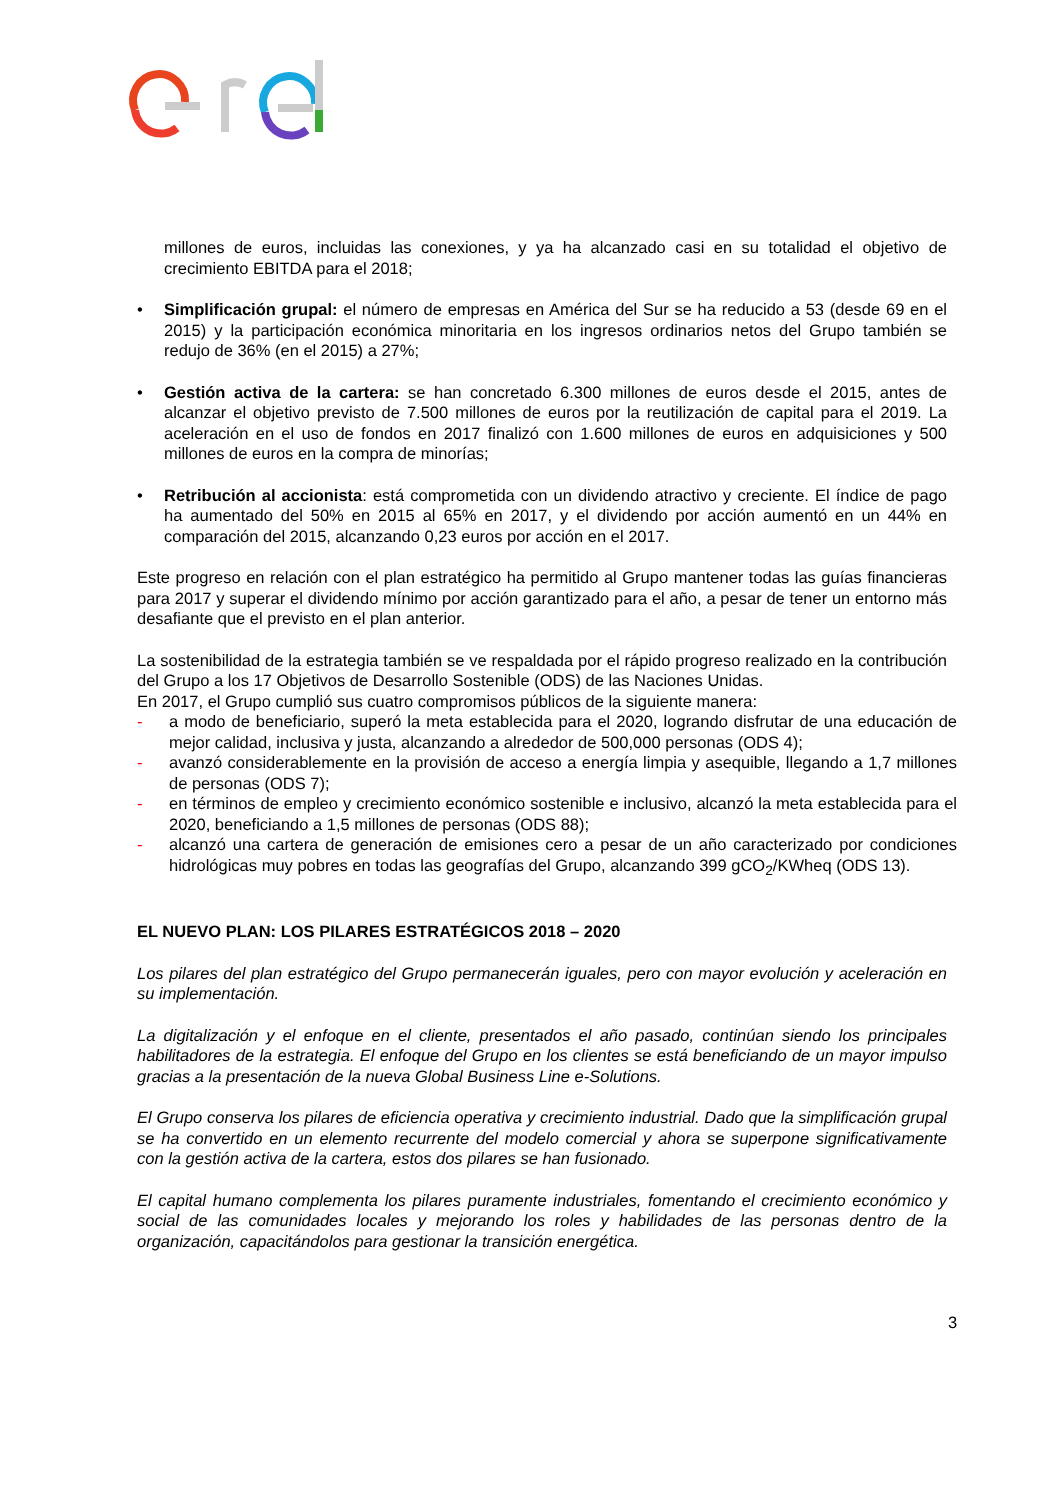millones de euros, incluidas las conexiones, y ya ha alcanzado casi en su totalidad el objetivo de crecimiento EBITDA para el 2018;
• Simplificación grupal: el número de empresas en América del Sur se ha reducido a 53 (desde 69 en el 2015) y la participación económica minoritaria en los ingresos ordinarios netos del Grupo también se redujo de 36% (en el 2015) a 27%;
• Gestión activa de la cartera: se han concretado 6.300 millones de euros desde el 2015, antes de alcanzar el objetivo previsto de 7.500 millones de euros por la reutilización de capital para el 2019. La aceleración en el uso de fondos en 2017 finalizó con 1.600 millones de euros en adquisiciones y 500 millones de euros en la compra de minorías;
• Retribución al accionista: está comprometida con un dividendo atractivo y creciente. El índice de pago ha aumentado del 50% en 2015 al 65% en 2017, y el dividendo por acción aumentó en un 44% en comparación del 2015, alcanzando 0,23 euros por acción en el 2017.
Este progreso en relación con el plan estratégico ha permitido al Grupo mantener todas las guías financieras para 2017 y superar el dividendo mínimo por acción garantizado para el año, a pesar de tener un entorno más desafiante que el previsto en el plan anterior.
La sostenibilidad de la estrategia también se ve respaldada por el rápido progreso realizado en la contribución del Grupo a los 17 Objetivos de Desarrollo Sostenible (ODS) de las Naciones Unidas.
En 2017, el Grupo cumplió sus cuatro compromisos públicos de la siguiente manera:
- a modo de beneficiario, superó la meta establecida para el 2020, logrando disfrutar de una educación de mejor calidad, inclusiva y justa, alcanzando a alrededor de 500,000 personas (ODS 4);
- avanzó considerablemente en la provisión de acceso a energía limpia y asequible, llegando a 1,7 millones de personas (ODS 7);
- en términos de empleo y crecimiento económico sostenible e inclusivo, alcanzó la meta establecida para el 2020, beneficiando a 1,5 millones de personas (ODS 88);
- alcanzó una cartera de generación de emisiones cero a pesar de un año caracterizado por condiciones hidrológicas muy pobres en todas las geografías del Grupo, alcanzando 399 gCO<sub>2</sub>/KWheq (ODS 13).
EL NUEVO PLAN: LOS PILARES ESTRATÉGICOS 2018 – 2020
Los pilares del plan estratégico del Grupo permanecerán iguales, pero con mayor evolución y aceleración en su implementación.
La digitalización y el enfoque en el cliente, presentados el año pasado, continúan siendo los principales habilitadores de la estrategia. El enfoque del Grupo en los clientes se está beneficiando de un mayor impulso gracias a la presentación de la nueva Global Business Line e-Solutions.
El Grupo conserva los pilares de eficiencia operativa y crecimiento industrial. Dado que la simplificación grupal se ha convertido en un elemento recurrente del modelo comercial y ahora se superpone significativamente con la gestión activa de la cartera, estos dos pilares se han fusionado.
El capital humano complementa los pilares puramente industriales, fomentando el crecimiento económico y social de las comunidades locales y mejorando los roles y habilidades de las personas dentro de la organización, capacitándolos para gestionar la transición energética.
3